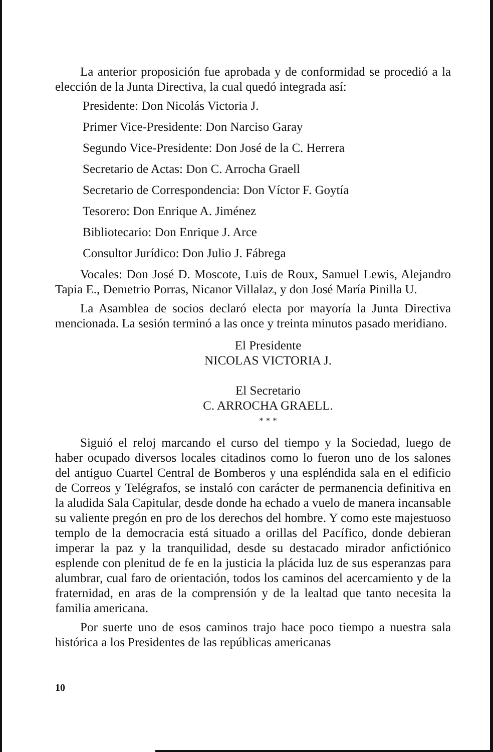La anterior proposición fue aprobada y de conformidad se procedió a la elección de la Junta Directiva, la cual quedó integrada así:
Presidente: Don Nicolás Victoria J.
Primer Vice-Presidente: Don Narciso Garay
Segundo Vice-Presidente: Don José de la C. Herrera
Secretario de Actas: Don C. Arrocha Graell
Secretario de Correspondencia: Don Víctor F. Goytía
Tesorero: Don Enrique A. Jiménez
Bibliotecario: Don Enrique J. Arce
Consultor Jurídico: Don Julio J. Fábrega
Vocales: Don José D. Moscote, Luis de Roux, Samuel Lewis, Alejandro Tapia E., Demetrio Porras, Nicanor Villalaz, y don José María Pinilla U.
La Asamblea de socios declaró electa por mayoría la Junta Directiva mencionada. La sesión terminó a las once y treinta minutos pasado meridiano.
El Presidente
NICOLAS VICTORIA J.
El Secretario
C. ARROCHA GRAELL.
* * *
Siguió el reloj marcando el curso del tiempo y la Sociedad, luego de haber ocupado diversos locales citadinos como lo fueron uno de los salones del antiguo Cuartel Central de Bomberos y una espléndida sala en el edificio de Correos y Telégrafos, se instaló con carácter de permanencia definitiva en la aludida Sala Capitular, desde donde ha echado a vuelo de manera incansable su valiente pregón en pro de los derechos del hombre. Y como este majestuoso templo de la democracia está situado a orillas del Pacífico, donde debieran imperar la paz y la tranquilidad, desde su destacado mirador anfictiónico esplende con plenitud de fe en la justicia la plácida luz de sus esperanzas para alumbrar, cual faro de orientación, todos los caminos del acercamiento y de la fraternidad, en aras de la comprensión y de la lealtad que tanto necesita la familia americana.
Por suerte uno de esos caminos trajo hace poco tiempo a nuestra sala histórica a los Presidentes de las repúblicas americanas
10